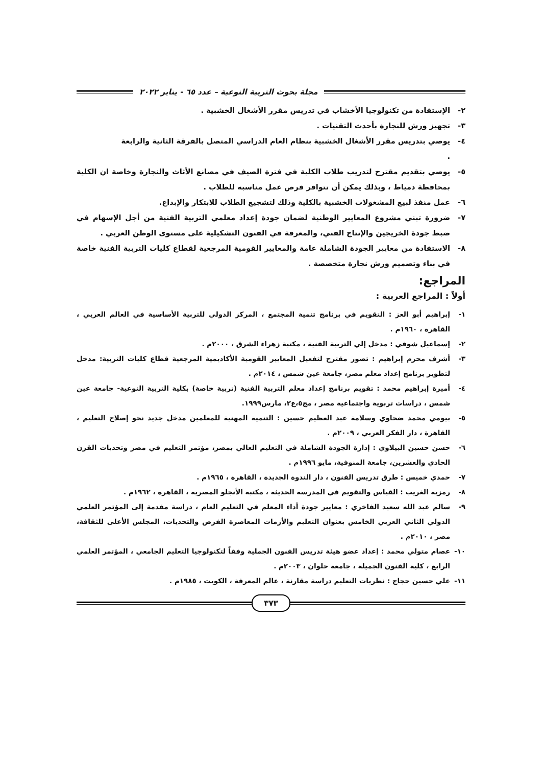مجلة بحوث التربية النوعية – عدد ٦٥ - يناير ٢٠٢٢
٢- الإستفادة من تكنولوجيا الأخشاب في تدريس مقرر الأشغال الخشبية .
٣- تجهيز ورش للنجارة بأحدث التقنيات .
٤- يوصي بتدريس مقرر الأشغال الخشبية بنظام العام الدراسي المتصل بالفرقة الثانية والرابعة
.
٥- يوصي بتقديم مقترح لتدريب طلاب الكلية في فترة الصيف في مصانع الأثاث والنجارة وخاصة ان الكلية بمحافظة دمياط ، وبذلك يمكن أن تتوافر فرص عمل مناسبه للطلاب .
٦- عمل منفذ لبيع المشغولات الخشبية بالكلية وذلك لتشجيع الطلاب للابتكار والإبداع.
٧- ضرورة تبني مشروع المعايير الوطنية لضمان جودة إعداد معلمي التربية الفنية من أجل الإسهام في ضبط جودة الخريجين والإنتاج الفني، والمعرفة في الفنون التشكيلية على مستوى الوطن العربي .
٨- الاستفادة من معايير الجودة الشاملة عامة والمعايير القومية المرجعية لقطاع كليات التربية الفنية خاصة في بناء وتصميم ورش نجارة متخصصة .
المراجع:
أولاً : المراجع العربية :
١- إبراهيم أبو العز : التقويم في برنامج تنمية المجتمع ، المركز الدولي للتربية الأساسية في العالم العربي ، القاهرة ، ١٩٦٠م .
٢- إسماعيل شوقي : مدخل إلي التربية الفنية ، مكتبة زهراء الشرق ، ٢٠٠٠م .
٣- أشرف محرم إبراهيم : تصور مقترح لتفعيل المعايير القومية الأكاديمية المرجعية قطاع كليات التربية: مدخل لتطوير برنامج إعداد معلم مصر، جامعة عين شمس ، ٢٠١٤م .
٤- أميرة إبراهيم محمد : تقويم برنامج إعداد معلم التربية الفنية (تربية خاصة) بكلية التربية النوعية- جامعة عين شمس ، دراسات تربوية واجتماعية مصر ، مج٥،ع٢، مارس١٩٩٩.
٥- بيومي محمد ضحاوي وسلامة عبد العظيم حسين : التنمية المهنية للمعلمين مدخل جديد نحو إصلاح التعليم ، القاهرة ، دار الفكر العربي ، ٢٠٠٩م .
٦- حسن حسين البيلاوي : إدارة الجودة الشاملة في التعليم العالي بمصر، مؤتمر التعليم في مصر وتحديات القرن الحادي والعشرين، جامعة المنوفية، مايو ١٩٩٦م .
٧- حمدي خميس : طرق تدريس الفنون ، دار الندوة الجديدة ، القاهرة ، ١٩٦٥م .
٨- رمزية الغريب : القياس والتقويم في المدرسة الحديثة ، مكتبة الأنجلو المصرية ، القاهرة ، ١٩٦٢م .
٩- سالم عبد الله سعيد الفاخري : معايير جودة أداء المعلم في التعليم العام ، دراسة مقدمة إلى المؤتمر العلمي الدولي الثاني العربي الخامس بعنوان التعليم والأزمات المعاصرة الفرص والتحديات، المجلس الأعلى للثقافة، مصر ، ٢٠١٠م .
١٠- عصام متولي محمد : إعداد عضو هيئة تدريس الفنون الجملية وفقاً لتكنولوجيا التعليم الجامعي ، المؤتمر العلمي الرابع ، كلية الفنون الجميلة ، جامعة حلوان ، ٢٠٠٣م .
١١- علي حسين حجاج : نظريات التعليم دراسة مقارنة ، عالم المعرفة ، الكويت ، ١٩٨٥م .
٣٧٣